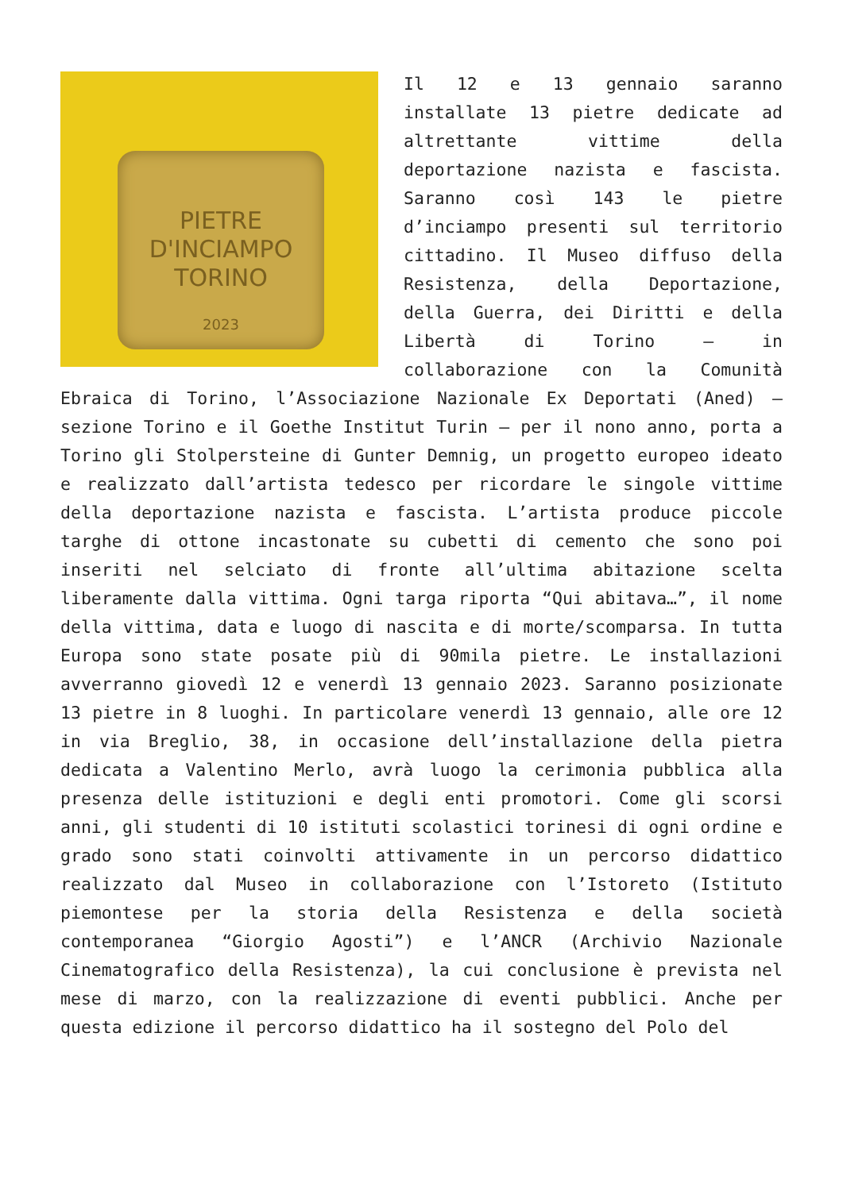PIETRE
D'INCIAMPO
TORINO
2023
Il 12 e 13 gennaio saranno installate 13 pietre dedicate ad altrettante vittime della deportazione nazista e fascista. Saranno così 143 le pietre d’inciampo presenti sul territorio cittadino. Il Museo diffuso della Resistenza, della Deportazione, della Guerra, dei Diritti e della Libertà di Torino – in collaborazione con la Comunità Ebraica di Torino, l’Associazione Nazionale Ex Deportati (Aned) – sezione Torino e il Goethe Institut Turin – per il nono anno, porta a Torino gli Stolpersteine di Gunter Demnig, un progetto europeo ideato e realizzato dall’artista tedesco per ricordare le singole vittime della deportazione nazista e fascista. L’artista produce piccole targhe di ottone incastonate su cubetti di cemento che sono poi inseriti nel selciato di fronte all’ultima abitazione scelta liberamente dalla vittima. Ogni targa riporta “Qui abitava…”, il nome della vittima, data e luogo di nascita e di morte/scomparsa. In tutta Europa sono state posate più di 90mila pietre. Le installazioni avverranno giovedì 12 e venerdì 13 gennaio 2023. Saranno posizionate 13 pietre in 8 luoghi. In particolare venerdì 13 gennaio, alle ore 12 in via Breglio, 38, in occasione dell’installazione della pietra dedicata a Valentino Merlo, avrà luogo la cerimonia pubblica alla presenza delle istituzioni e degli enti promotori. Come gli scorsi anni, gli studenti di 10 istituti scolastici torinesi di ogni ordine e grado sono stati coinvolti attivamente in un percorso didattico realizzato dal Museo in collaborazione con l’Istoreto (Istituto piemontese per la storia della Resistenza e della società contemporanea “Giorgio Agosti”) e l’ANCR (Archivio Nazionale Cinematografico della Resistenza), la cui conclusione è prevista nel mese di marzo, con la realizzazione di eventi pubblici. Anche per questa edizione il percorso didattico ha il sostegno del Polo del